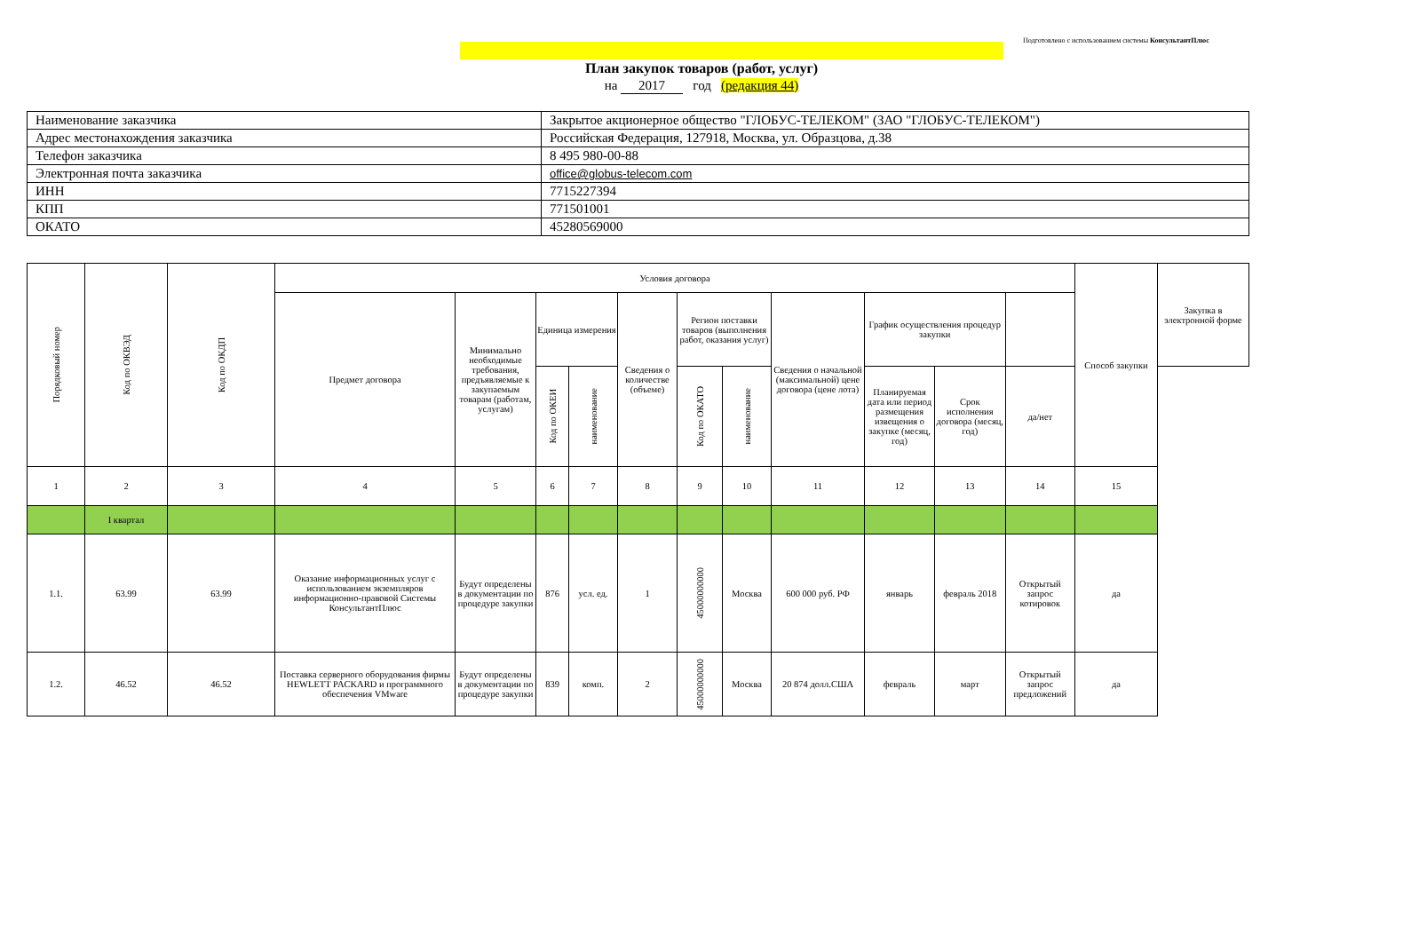Подготовлено с использованием системы КонсультантПлюс
План закупок товаров (работ, услуг)
на 2017 год (редакция 44)
| Наименование заказчика | Закрытое акционерное общество "ГЛОБУС-ТЕЛЕКОМ" (ЗАО "ГЛОБУС-ТЕЛЕКОМ") |
| Адрес местонахождения заказчика | Российская Федерация, 127918, Москва, ул. Образцова, д.38 |
| Телефон заказчика | 8 495 980-00-88 |
| Электронная почта заказчика | office@globus-telecom.com |
| ИНН | 7715227394 |
| КПП | 771501001 |
| ОКАТО | 45280569000 |
| Порядковый номер | Код по ОКВЭД | Код по ОКДП | Условия договора | | | | | | | | | | | Способ закупки | Закупка в электронной форме |
| --- | --- | --- | --- | --- | --- | --- | --- | --- | --- | --- | --- | --- | --- | --- | --- |
| | | | Предмет договора | Минимально необходимые требования, предъявляемые к закупаемым товарам (работам, услугам) | Единица измерения | | Сведения о количестве (объеме) | Регион поставки товаров (выполнения работ, оказания услуг) | | Сведения о начальной (максимальной) цене договора (цене лота) | График осуществления процедур закупки | | | | |
| | | | | | Код по ОКЕИ | наименование | | Код по ОКАТО | наименование | | Планируемая дата или период размещения извещения о закупке (месяц, год) | Срок исполнения договора (месяц, год) | да/нет | | |
| 1 | 2 | 3 | 4 | 5 | 6 | 7 | 8 | 9 | 10 | 11 | 12 | 13 | 14 | 15 | |
| | I квартал | | | | | | | | | | | | | | |
| 1.1. | 63.99 | 63.99 | Оказание информационных услуг с использованием экземпляров информационно-правовой Системы КонсультантПлюс | Будут определены в документации по процедуре закупки | 876 | усл. ед. | 1 | 45000000000 | Москва | 600 000 руб. РФ | январь | февраль 2018 | Открытый запрос котировок | да | |
| 1.2. | 46.52 | 46.52 | Поставка серверного оборудования фирмы HEWLETT PACKARD и программного обеспечения VMware | Будут определены в документации по процедуре закупки | 839 | комп. | 2 | 45000000000 | Москва | 20 874 долл.США | февраль | март | Открытый запрос предложений | да | |